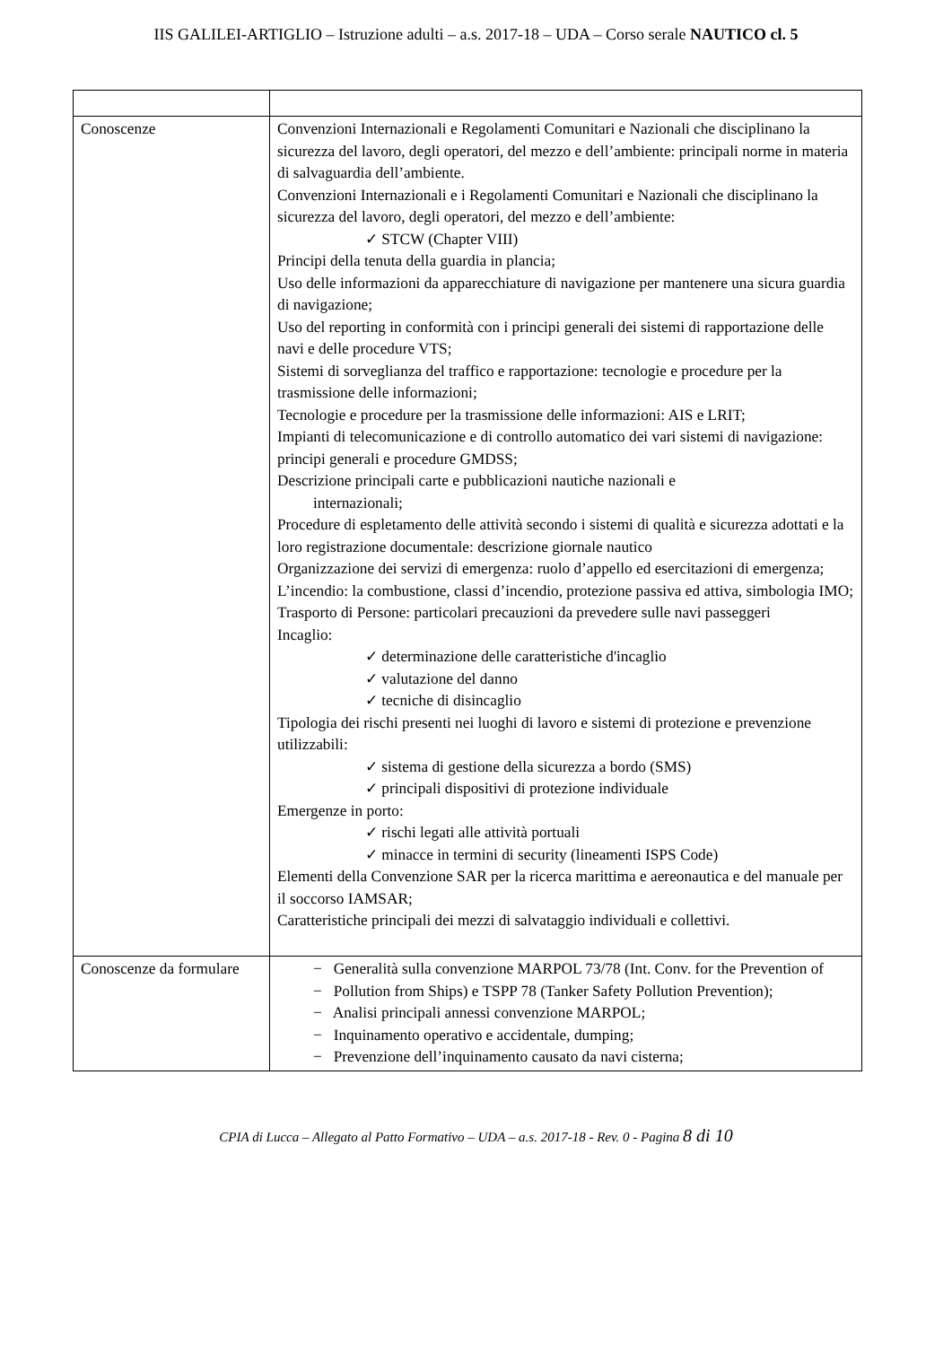IIS GALILEI-ARTIGLIO – Istruzione adulti – a.s. 2017-18 – UDA – Corso serale NAUTICO cl. 5
| Conoscenze | Convenzioni Internazionali e Regolamenti Comunitari e Nazionali che disciplinano la sicurezza del lavoro, degli operatori, del mezzo e dell’ambiente: principali norme in materia di salvaguardia dell’ambiente. Convenzioni Internazionali e i Regolamenti Comunitari e Nazionali che disciplinano la sicurezza del lavoro, degli operatori, del mezzo e dell’ambiente: ✓ STCW (Chapter VIII) Principi della tenuta della guardia in plancia; Uso delle informazioni da apparecchiature di navigazione per mantenere una sicura guardia di navigazione; Uso del reporting in conformità con i principi generali dei sistemi di rapportazione delle navi e delle procedure VTS; Sistemi di sorveglianza del traffico e rapportazione: tecnologie e procedure per la trasmissione delle informazioni; Tecnologie e procedure per la trasmissione delle informazioni: AIS e LRIT; Impianti di telecomunicazione e di controllo automatico dei vari sistemi di navigazione: principi generali e procedure GMDSS; Descrizione principali carte e pubblicazioni nautiche nazionali e internazionali; Procedure di espletamento delle attività secondo i sistemi di qualità e sicurezza adottati e la loro registrazione documentale: descrizione giornale nautico Organizzazione dei servizi di emergenza: ruolo d’appello ed esercitazioni di emergenza; L’incendio: la combustione, classi d’incendio, protezione passiva ed attiva, simbologia IMO; Trasporto di Persone: particolari precauzioni da prevedere sulle navi passeggeri Incaglio: ✓ determinazione delle caratteristiche d'incaglio ✓ valutazione del danno ✓ tecniche di disincaglio Tipologia dei rischi presenti nei luoghi di lavoro e sistemi di protezione e prevenzione utilizzabili: ✓ sistema di gestione della sicurezza a bordo (SMS) ✓ principali dispositivi di protezione individuale Emergenze in porto: ✓ rischi legati alle attività portuali ✓ minacce in termini di security (lineamenti ISPS Code) Elementi della Convenzione SAR per la ricerca marittima e aereonautica e del manuale per il soccorso IAMSAR; Caratteristiche principali dei mezzi di salvataggio individuali e collettivi. |
| Conoscenze da formulare | − Generalità sulla convenzione MARPOL 73/78 (Int. Conv. for the Prevention of − Pollution from Ships) e TSPP 78 (Tanker Safety Pollution Prevention); − Analisi principali annessi convenzione MARPOL; − Inquinamento operativo e accidentale, dumping; − Prevenzione dell’inquinamento causato da navi cisterna; |
CPIA di Lucca – Allegato al Patto Formativo – UDA – a.s. 2017-18 - Rev. 0 - Pagina 8 di 10